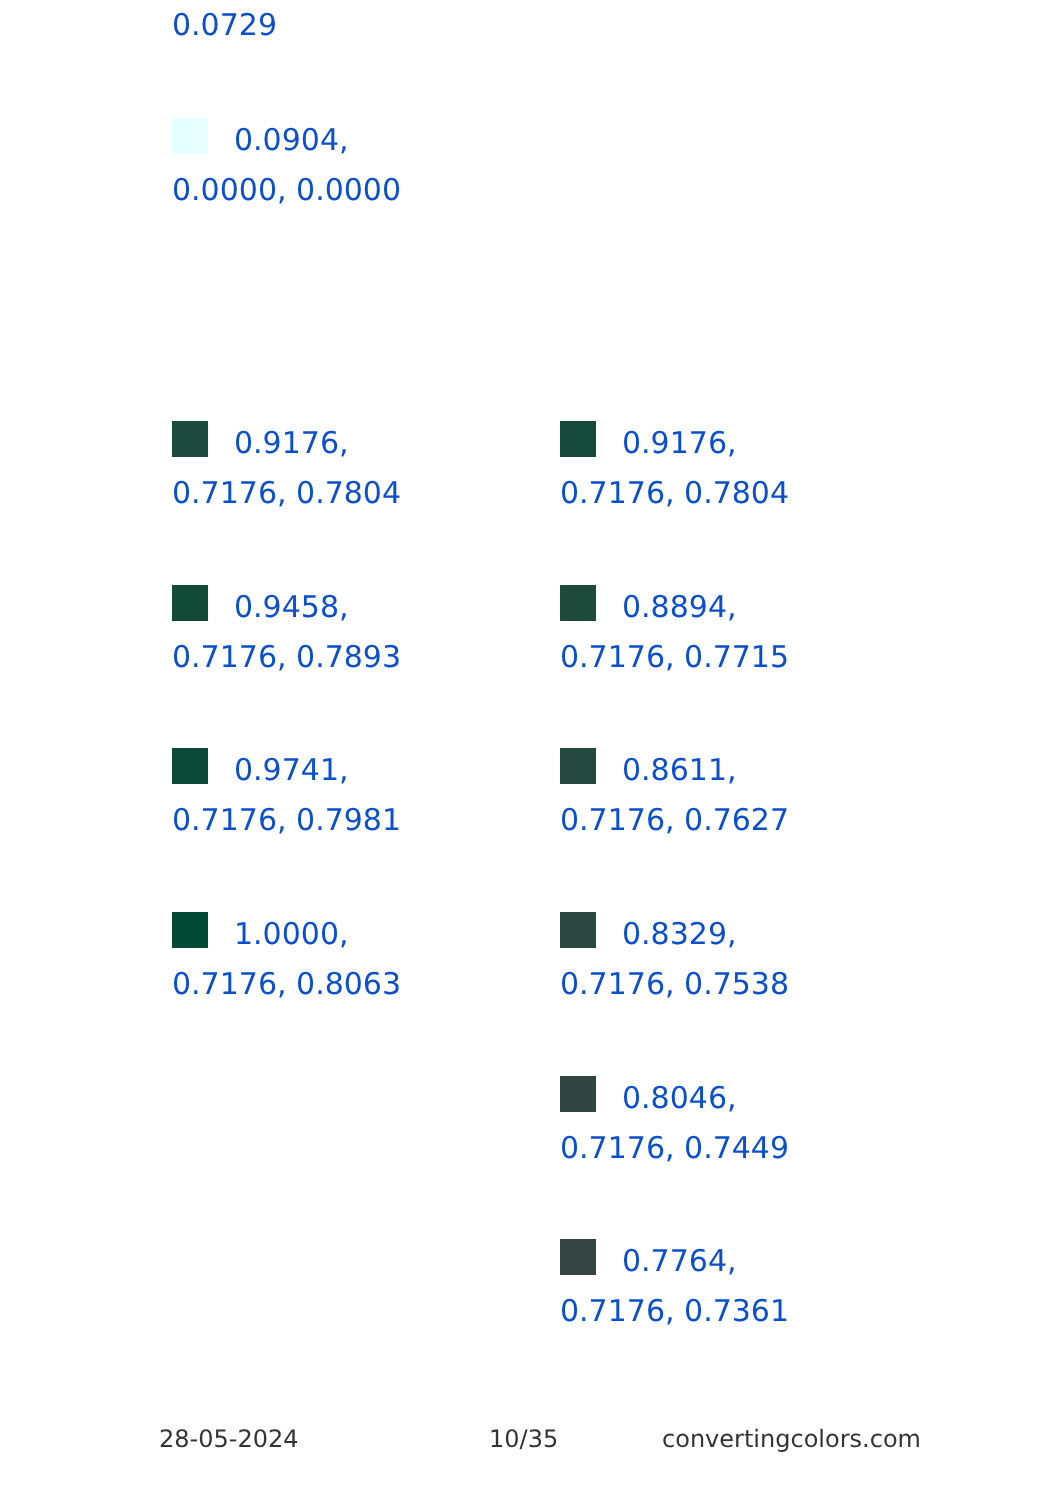0.0729
0.0904, 0.0000, 0.0000
0.9176, 0.7176, 0.7804
0.9176, 0.7176, 0.7804
0.9458, 0.7176, 0.7893
0.8894, 0.7176, 0.7715
0.9741, 0.7176, 0.7981
0.8611, 0.7176, 0.7627
1.0000, 0.7176, 0.8063
0.8329, 0.7176, 0.7538
0.8046, 0.7176, 0.7449
0.7764, 0.7176, 0.7361
28-05-2024 10/35 convertingcolors.com